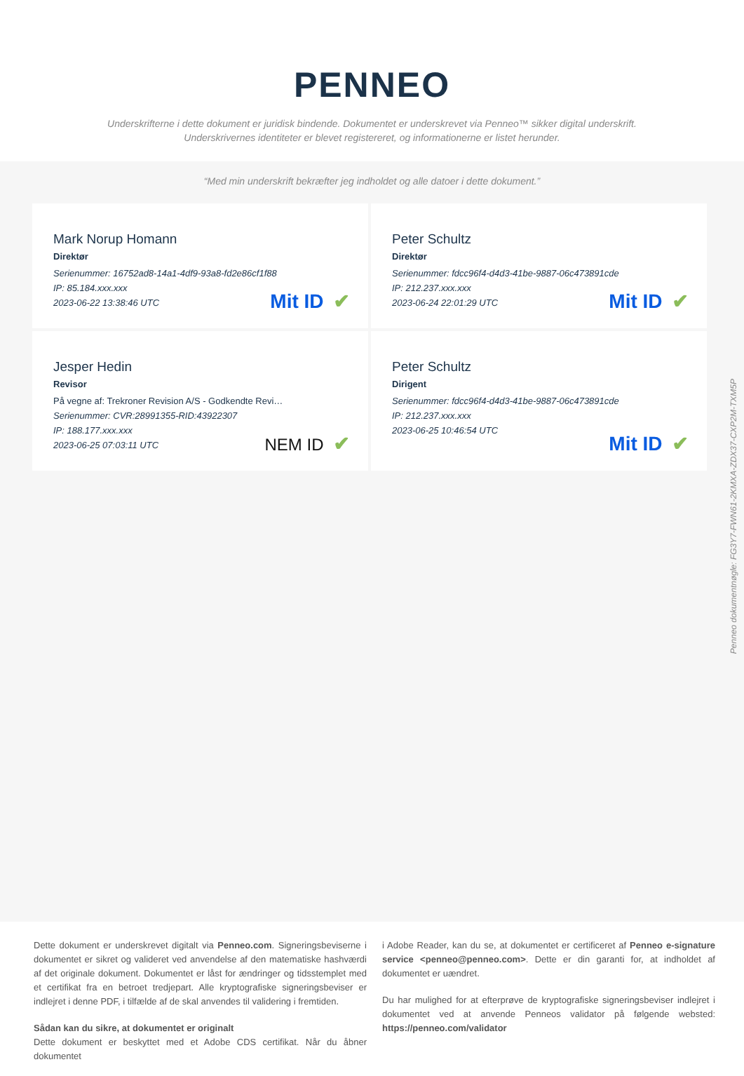PENNEO
Underskrifterne i dette dokument er juridisk bindende. Dokumentet er underskrevet via Penneo™ sikker digital underskrift.
Underskrivernes identiteter er blevet registereret, og informationerne er listet herunder.
“Med min underskrift bekræfter jeg indholdet og alle datoer i dette dokument.”
Mark Norup Homann
Direktør
Serienummer: 16752ad8-14a1-4df9-93a8-fd2e86cf1f88
IP: 85.184.xxx.xxx
2023-06-22 13:38:46 UTC
Mit ID ✔
Peter Schultz
Direktør
Serienummer: fdcc96f4-d4d3-41be-9887-06c473891cde
IP: 212.237.xxx.xxx
2023-06-24 22:01:29 UTC
Mit ID ✔
Jesper Hedin
Revisor
På vegne af: Trekroner Revision A/S - Godkendte Revi…
Serienummer: CVR:28991355-RID:43922307
IP: 188.177.xxx.xxx
2023-06-25 07:03:11 UTC
NEM ID ✔
Peter Schultz
Dirigent
Serienummer: fdcc96f4-d4d3-41be-9887-06c473891cde
IP: 212.237.xxx.xxx
2023-06-25 10:46:54 UTC
Mit ID ✔
Penneo dokumentnøgle: FG3Y7-FWN61-2KMXA-ZDX37-CXP2M-TXM5P
Dette dokument er underskrevet digitalt via Penneo.com. Signeringsbeviserne i dokumentet er sikret og valideret ved anvendelse af den matematiske hashværdi af det originale dokument. Dokumentet er låst for ændringer og tidsstemplet med et certifikat fra en betroet tredjepart. Alle kryptografiske signeringsbeviser er indlejret i denne PDF, i tilfælde af de skal anvendes til validering i fremtiden.
Sådan kan du sikre, at dokumentet er originalt
Dette dokument er beskyttet med et Adobe CDS certifikat. Når du åbner dokumentet
i Adobe Reader, kan du se, at dokumentet er certificeret af Penneo e-signature service <penneo@penneo.com>. Dette er din garanti for, at indholdet af dokumentet er uændret.
Du har mulighed for at efterprøve de kryptografiske signeringsbeviser indlejret i dokumentet ved at anvende Penneos validator på følgende websted: https://penneo.com/validator